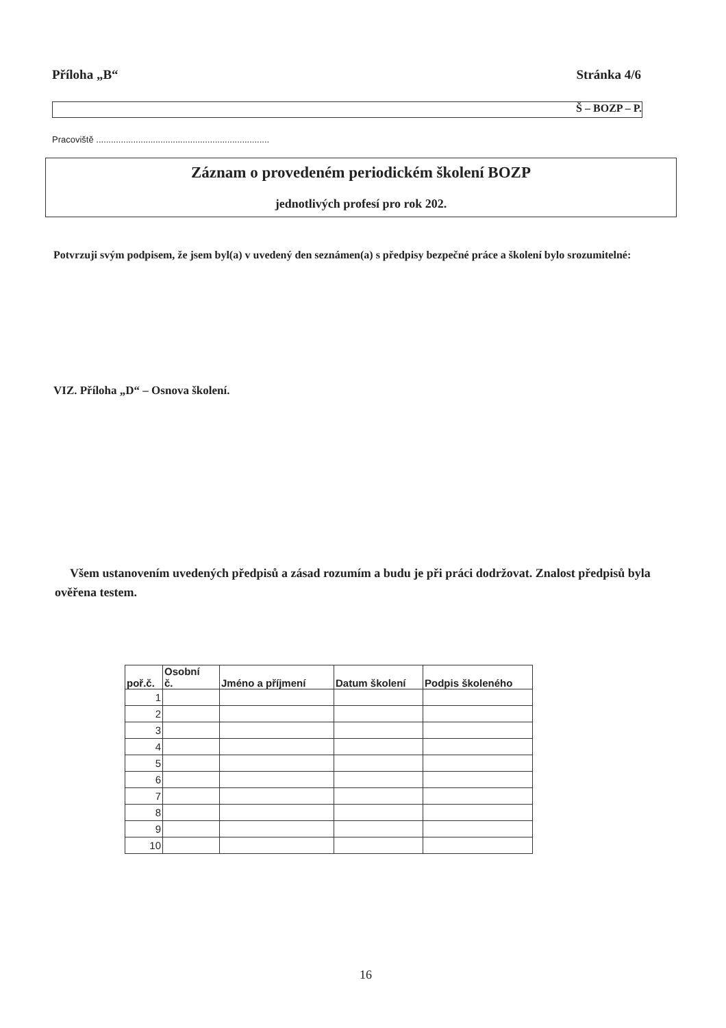Příloha „B“Stránka 4/6
Š – BOZP – P.
Pracoviště ......................................................................
Záznam o provedeném periodickém školení BOZP
jednotlivých profesí pro rok 202.
Potvrzuji svým podpisem, že jsem byl(a) v uvedený den seznámen(a) s předpisy bezpečné práce a školení bylo srozumitelné:
VIZ. Příloha „D“ – Osnova školení.
Všem ustanovením uvedených předpisů a zásad rozumím a budu je při práci dodržovat. Znalost předpisů byla ověřena testem.
| poř.č. | Osobní č. | Jméno a příjmení | Datum školení | Podpis školeného |
| --- | --- | --- | --- | --- |
| 1 | | | | |
| 2 | | | | |
| 3 | | | | |
| 4 | | | | |
| 5 | | | | |
| 6 | | | | |
| 7 | | | | |
| 8 | | | | |
| 9 | | | | |
| 10 | | | | |
16